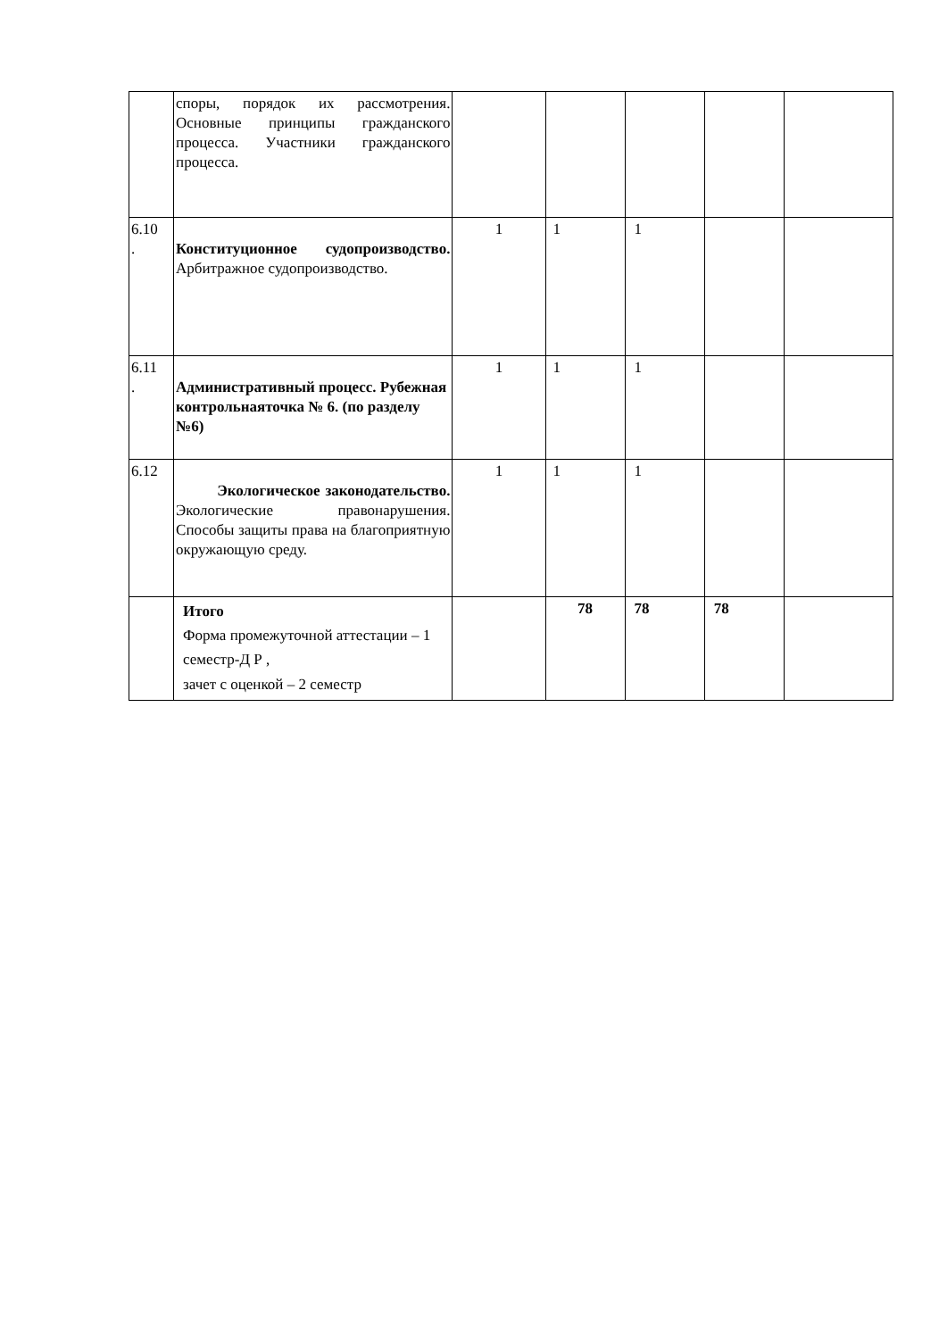| | споры, порядок их рассмотрения. Основные принципы гражданского процесса. Участники гражданского процесса. | | | | | |
| 6.10 . | Конституционное судопроизводство. Арбитражное судопроизводство. | 1 | 1 | 1 | | |
| 6.11 . | Административный процесс. Рубежная контрольнаяточка № 6. (по разделу №6) | 1 | 1 | 1 | | |
| 6.12 | Экологическое законодательство. Экологические правонарушения. Способы защиты права на благоприятную окружающую среду. | 1 | 1 | 1 | | |
| | Итого Форма промежуточной аттестации – 1 семестр-Д Р , зачет с оценкой – 2 семестр | | 78 | 78 | 78 | |